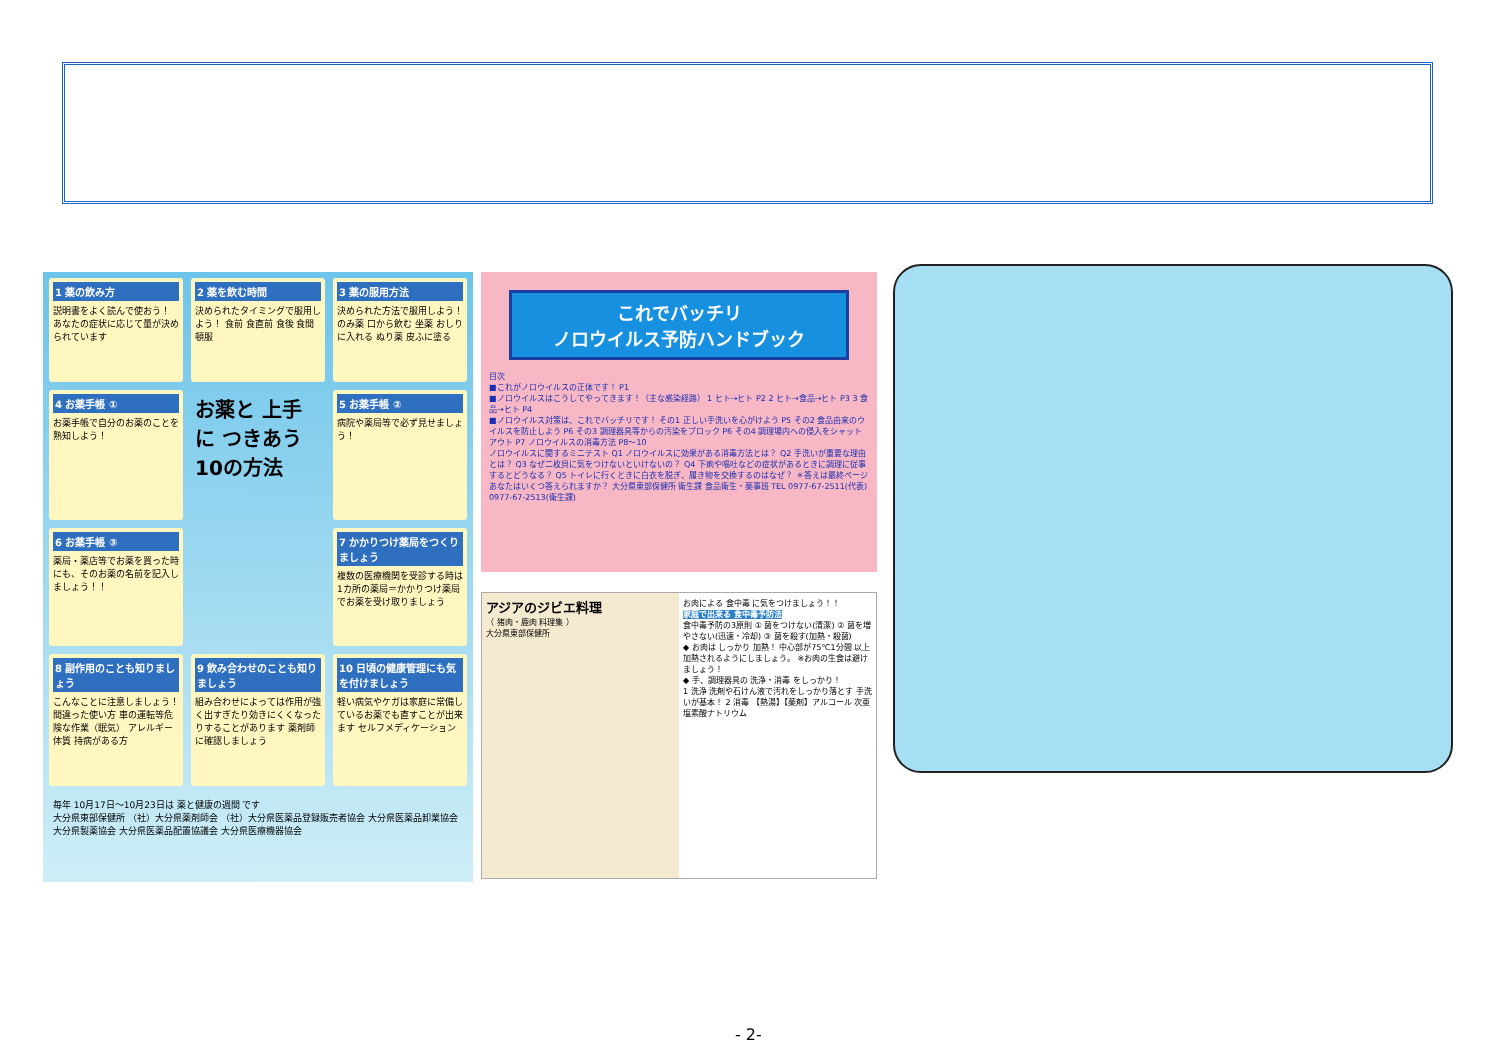1 薬の飲み方
説明書をよく読んで使おう！ あなたの症状に応じて量が決められています
2 薬を飲む時間
決められたタイミングで服用しよう！ 食前 食直前 食後 食間 頓服
3 薬の服用方法
決められた方法で服用しよう！ のみ薬 口から飲む 坐薬 おしりに入れる ぬり薬 皮ふに塗る
4 お薬手帳 ①
お薬手帳で自分のお薬のことを熟知しよう！
お薬と 上手に つきあう 10の方法
5 お薬手帳 ②
病院や薬局等で必ず見せましょう！
6 お薬手帳 ③
薬局・薬店等でお薬を買った時にも、そのお薬の名前を記入しましょう！！
7 かかりつけ薬局をつくりましょう
複数の医療機関を受診する時は 1カ所の薬局＝かかりつけ薬局 でお薬を受け取りましょう
8 副作用のことも知りましょう
こんなことに注意しましょう！ 間違った使い方 車の運転等危険な作業（眠気） アレルギー体質 持病がある方
9 飲み合わせのことも知りましょう
組み合わせによっては作用が強く出すぎたり効きにくくなったりすることがあります 薬剤師に確認しましょう
10 日頃の健康管理にも気を付けましょう
軽い病気やケガは家庭に常備しているお薬でも直すことが出来ます セルフメディケーション
毎年 10月17日～10月23日は 薬と健康の週間 です
大分県東部保健所 （社）大分県薬剤師会 （社）大分県医薬品登録販売者協会 大分県医薬品卸業協会 大分県製薬協会 大分県医薬品配置協議会 大分県医療機器協会
これでバッチリ
ノロウイルス予防ハンドブック
目次
■これがノロウイルスの正体です！ P1
■ノロウイルスはこうしてやってきます！（主な感染経路） 1 ヒト→ヒト P2 2 ヒト→食品→ヒト P3 3 食品→ヒト P4
■ノロウイルス対策は、これでバッチリです！ その1 正しい手洗いを心がけよう P5 その2 食品由来のウイルスを防止しよう P6 その3 調理器具等からの汚染をブロック P6 その4 調理場内への侵入をシャットアウト P7 ノロウイルスの消毒方法 P8～10
ノロウイルスに関するミニテスト Q1 ノロウイルスに効果がある消毒方法とは？ Q2 手洗いが重要な理由とは？ Q3 なぜ二枚貝に気をつけないといけないの？ Q4 下痢や嘔吐などの症状があるときに調理に従事するとどうなる？ Q5 トイレに行くときに白衣を脱ぎ、履き物を交換するのはなぜ？ ＊答えは最終ページ
あなたはいくつ答えられますか？ 大分県東部保健所 衛生課 食品衛生・薬事班 TEL 0977-67-2511(代表) 0977-67-2513(衛生課)
アジアのジビエ料理
（ 猪肉・鹿肉 料理集 ）
大分県東部保健所
お肉による 食中毒 に気をつけましょう！！
家庭で出来る 食中毒予防法
食中毒予防の3原則 ① 菌をつけない(清潔) ② 菌を増やさない(迅速・冷却) ③ 菌を殺す(加熱・殺菌)
◆ お肉は しっかり 加熱！ 中心部が75℃1分間 以上加熱されるようにしましょう。 ※お肉の生食は避けましょう！
◆ 手、調理器具の 洗浄・消毒 をしっかり！
1 洗浄 洗剤や石けん液で汚れをしっかり落とす 手洗いが基本！ 2 消毒 【熱湯】【薬剤】アルコール 次亜塩素酸ナトリウム
- 2-